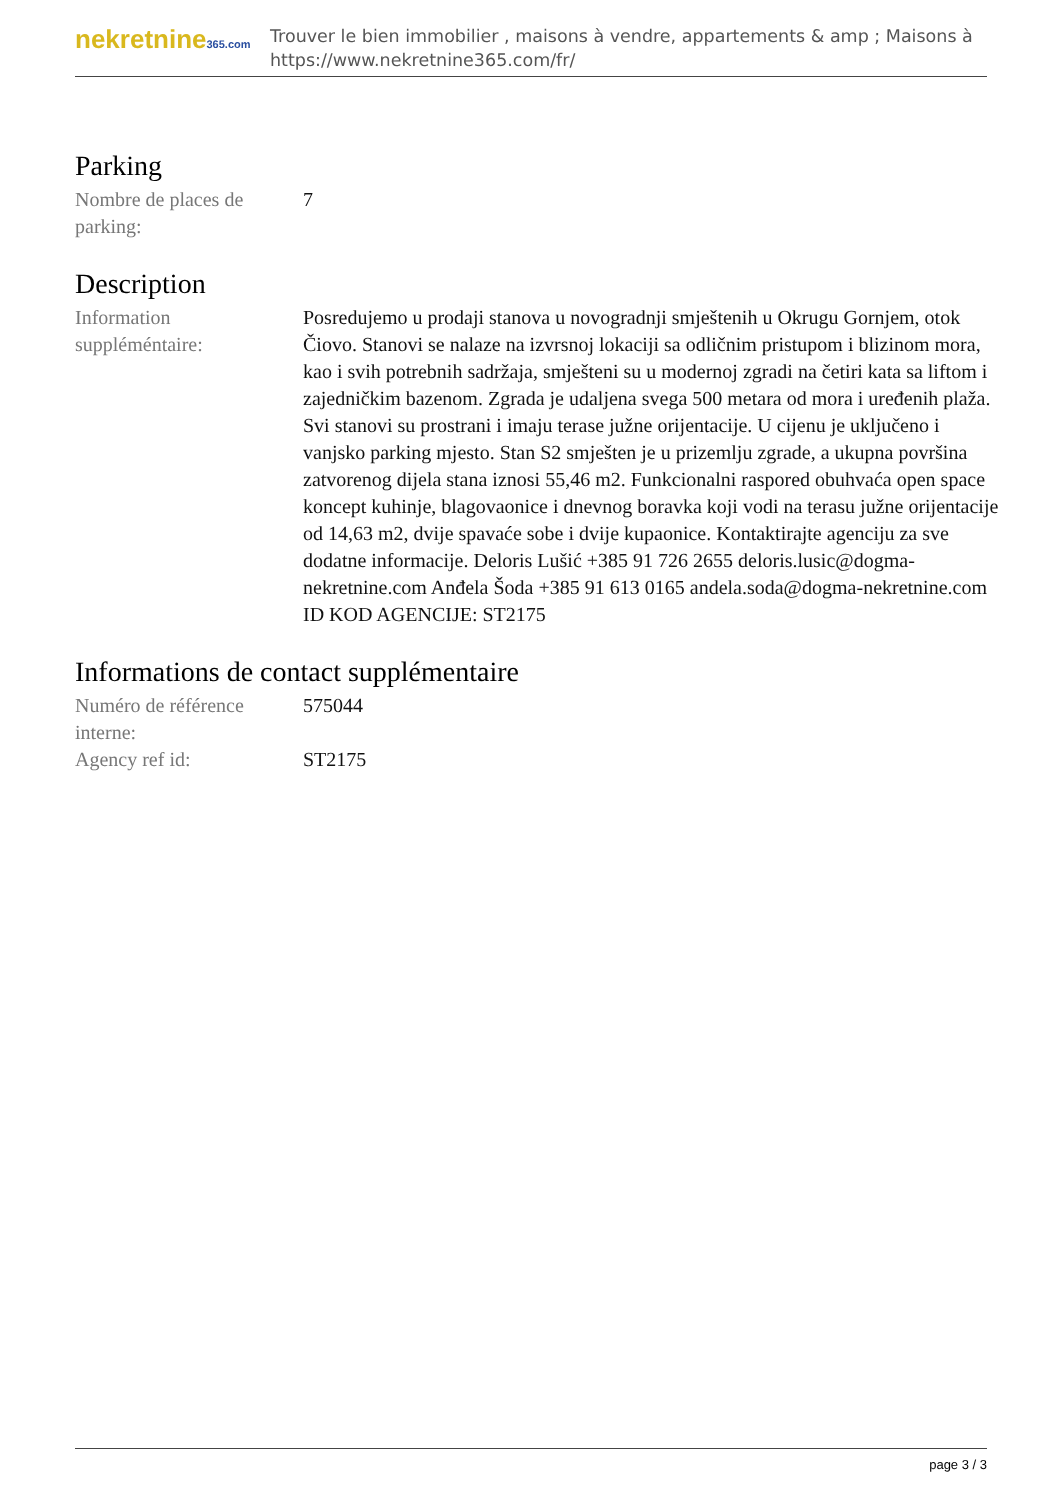nekretnine365.com
Trouver le bien immobilier , maisons à vendre, appartements & amp ; Maisons à
https://www.nekretnine365.com/fr/
Parking
Nombre de places de parking:
7
Description
Information suppléméntaire:
Posredujemo u prodaji stanova u novogradnji smještenih u Okrugu Gornjem, otok Čiovo. Stanovi se nalaze na izvrsnoj lokaciji sa odličnim pristupom i blizinom mora, kao i svih potrebnih sadržaja, smješteni su u modernoj zgradi na četiri kata sa liftom i zajedničkim bazenom. Zgrada je udaljena svega 500 metara od mora i uređenih plaža. Svi stanovi su prostrani i imaju terase južne orijentacije. U cijenu je uključeno i vanjsko parking mjesto. Stan S2 smješten je u prizemlju zgrade, a ukupna površina zatvorenog dijela stana iznosi 55,46 m2. Funkcionalni raspored obuhvaća open space koncept kuhinje, blagovaonice i dnevnog boravka koji vodi na terasu južne orijentacije od 14,63 m2, dvije spavaće sobe i dvije kupaonice. Kontaktirajte agenciju za sve dodatne informacije. Deloris Lušić +385 91 726 2655 deloris.lusic@dogma-nekretnine.com Anđela Šoda +385 91 613 0165 andela.soda@dogma-nekretnine.com ID KOD AGENCIJE: ST2175
Informations de contact supplémentaire
Numéro de référence interne:
575044
Agency ref id: ST2175
page 3 / 3